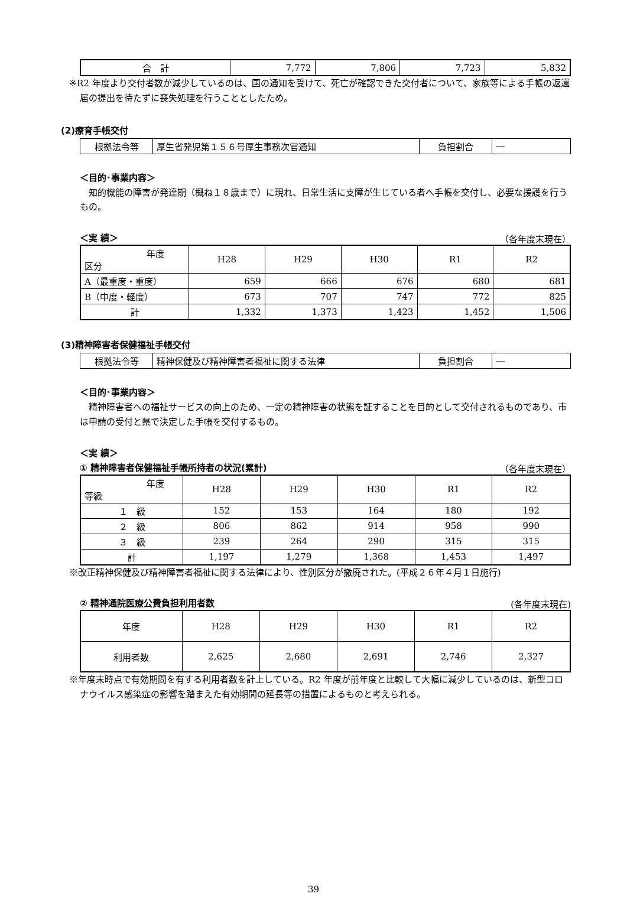| 合 計 | 7,772 | 7,806 | 7,723 | 5,832 |
※R2 年度より交付者数が減少しているのは、国の通知を受けて、死亡が確認できた交付者について、家族等による手帳の返還届の提出を待たずに喪失処理を行うこととしたため。
(2)療育手帳交付
| 根拠法令等 | 厚生省発児第１５６号厚生事務次官通知 | 負担割合 | ― |
＜目的･事業内容＞
　知的機能の障害が発達期（概ね１８歳まで）に現れ、日常生活に支障が生じている者へ手帳を交付し、必要な援護を行うもの。
＜実 績＞
（各年度末現在）
| 年度 区分 | H28 | H29 | H30 | R1 | R2 |
| --- | --- | --- | --- | --- | --- |
| A（最重度・重度） | 659 | 666 | 676 | 680 | 681 |
| B（中度・軽度） | 673 | 707 | 747 | 772 | 825 |
| 計 | 1,332 | 1,373 | 1,423 | 1,452 | 1,506 |
(3)精神障害者保健福祉手帳交付
| 根拠法令等 | 精神保健及び精神障害者福祉に関する法律 | 負担割合 | ― |
＜目的･事業内容＞
　精神障害者への福祉サービスの向上のため、一定の精神障害の状態を証することを目的として交付されるものであり、市は申請の受付と県で決定した手帳を交付するもの。
＜実 績＞
① 精神障害者保健福祉手帳所持者の状況(累計)
（各年度末現在）
| 年度 等級 | H28 | H29 | H30 | R1 | R2 |
| --- | --- | --- | --- | --- | --- |
| １ 級 | 152 | 153 | 164 | 180 | 192 |
| ２ 級 | 806 | 862 | 914 | 958 | 990 |
| ３ 級 | 239 | 264 | 290 | 315 | 315 |
| 計 | 1,197 | 1,279 | 1,368 | 1,453 | 1,497 |
※改正精神保健及び精神障害者福祉に関する法律により、性別区分が撤廃された。(平成２６年４月１日施行)
② 精神通院医療公費負担利用者数
(各年度末現在)
| 年度 | H28 | H29 | H30 | R1 | R2 |
| 利用者数 | 2,625 | 2,680 | 2,691 | 2,746 | 2,327 |
※年度末時点で有効期間を有する利用者数を計上している。R2 年度が前年度と比較して大幅に減少しているのは、新型コロナウイルス感染症の影響を踏まえた有効期間の延長等の措置によるものと考えられる。
39